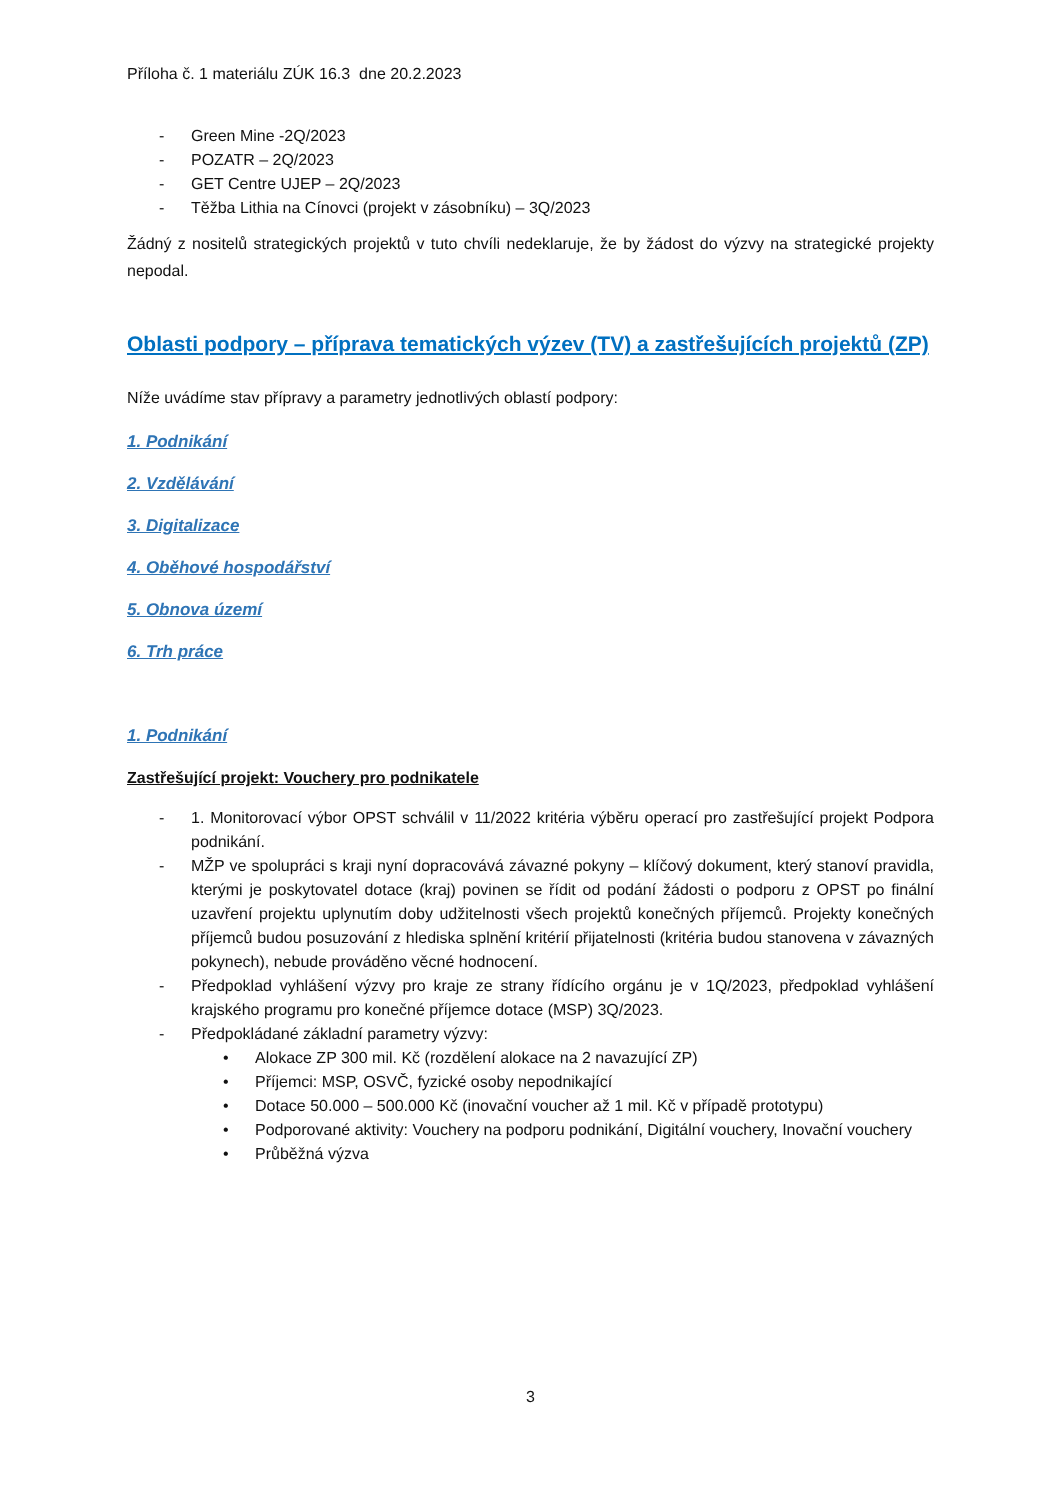Příloha č. 1 materiálu ZÚK 16.3 dne 20.2.2023
- Green Mine -2Q/2023
- POZATR – 2Q/2023
- GET Centre UJEP – 2Q/2023
- Těžba Lithia na Cínovci (projekt v zásobníku) – 3Q/2023
Žádný z nositelů strategických projektů v tuto chvíli nedeklaruje, že by žádost do výzvy na strategické projekty nepodal.
Oblasti podpory – příprava tematických výzev (TV) a zastřešujících projektů (ZP)
Níže uvádíme stav přípravy a parametry jednotlivých oblastí podpory:
1. Podnikání
2. Vzdělávání
3. Digitalizace
4. Oběhové hospodářství
5. Obnova území
6. Trh práce
1. Podnikání
Zastřešující projekt: Vouchery pro podnikatele
- 1. Monitorovací výbor OPST schválil v 11/2022 kritéria výběru operací pro zastřešující projekt Podpora podnikání.
- MŽP ve spolupráci s kraji nyní dopracovává závazné pokyny – klíčový dokument, který stanoví pravidla, kterými je poskytovatel dotace (kraj) povinen se řídit od podání žádosti o podporu z OPST po finální uzavření projektu uplynutím doby udžitelnosti všech projektů konečných příjemců. Projekty konečných příjemců budou posuzování z hlediska splnění kritérií přijatelnosti (kritéria budou stanovena v závazných pokynech), nebude prováděno věcné hodnocení.
- Předpoklad vyhlášení výzvy pro kraje ze strany řídícího orgánu je v 1Q/2023, předpoklad vyhlášení krajského programu pro konečné příjemce dotace (MSP) 3Q/2023.
- Předpokládané základní parametry výzvy:
• Alokace ZP 300 mil. Kč (rozdělení alokace na 2 navazující ZP)
• Příjemci: MSP, OSVČ, fyzické osoby nepodnikající
• Dotace 50.000 – 500.000 Kč (inovační voucher až 1 mil. Kč v případě prototypu)
• Podporované aktivity: Vouchery na podporu podnikání, Digitální vouchery, Inovační vouchery
• Průběžná výzva
3